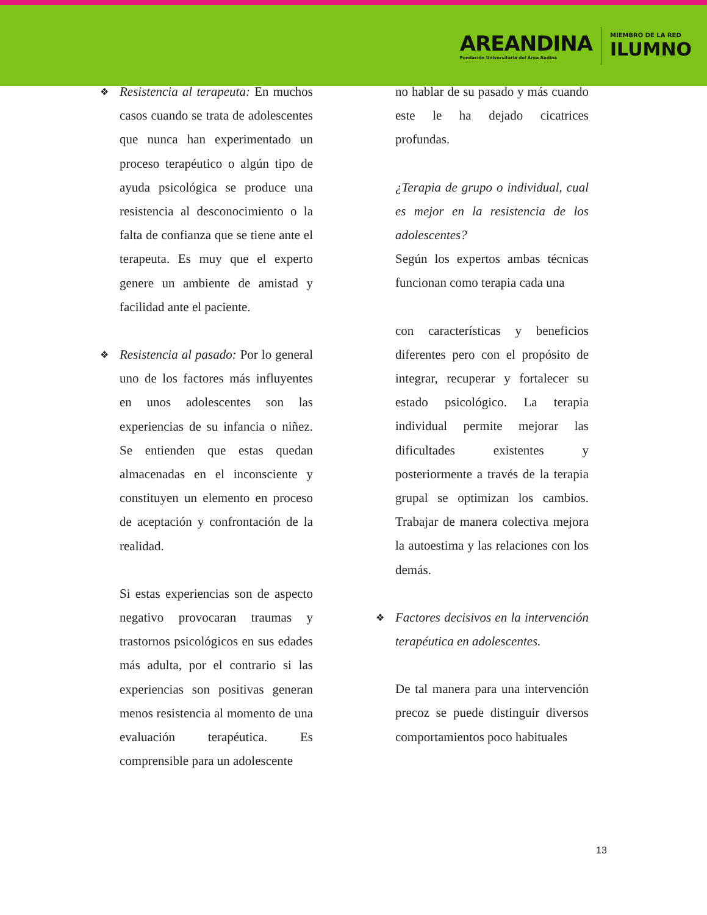AREANDINA
Fundación Universitaria del Área Andina
MIEMBRO DE LA RED
ILUMNO
❖ Resistencia al terapeuta: En muchos casos cuando se trata de adolescentes que nunca han experimentado un proceso terapéutico o algún tipo de ayuda psicológica se produce una resistencia al desconocimiento o la falta de confianza que se tiene ante el terapeuta. Es muy que el experto genere un ambiente de amistad y facilidad ante el paciente.
❖ Resistencia al pasado: Por lo general uno de los factores más influyentes en unos adolescentes son las experiencias de su infancia o niñez. Se entienden que estas quedan almacenadas en el inconsciente y constituyen un elemento en proceso de aceptación y confrontación de la realidad.
Si estas experiencias son de aspecto negativo provocaran traumas y trastornos psicológicos en sus edades más adulta, por el contrario si las experiencias son positivas generan menos resistencia al momento de una evaluación terapéutica. Es comprensible para un adolescente
no hablar de su pasado y más cuando este le ha dejado cicatrices profundas.
¿Terapia de grupo o individual, cual es mejor en la resistencia de los adolescentes?
Según los expertos ambas técnicas funcionan como terapia cada una
con características y beneficios diferentes pero con el propósito de integrar, recuperar y fortalecer su estado psicológico. La terapia individual permite mejorar las dificultades existentes y posteriormente a través de la terapia grupal se optimizan los cambios. Trabajar de manera colectiva mejora la autoestima y las relaciones con los demás.
❖ Factores decisivos en la intervención terapéutica en adolescentes.
De tal manera para una intervención precoz se puede distinguir diversos comportamientos poco habituales
13